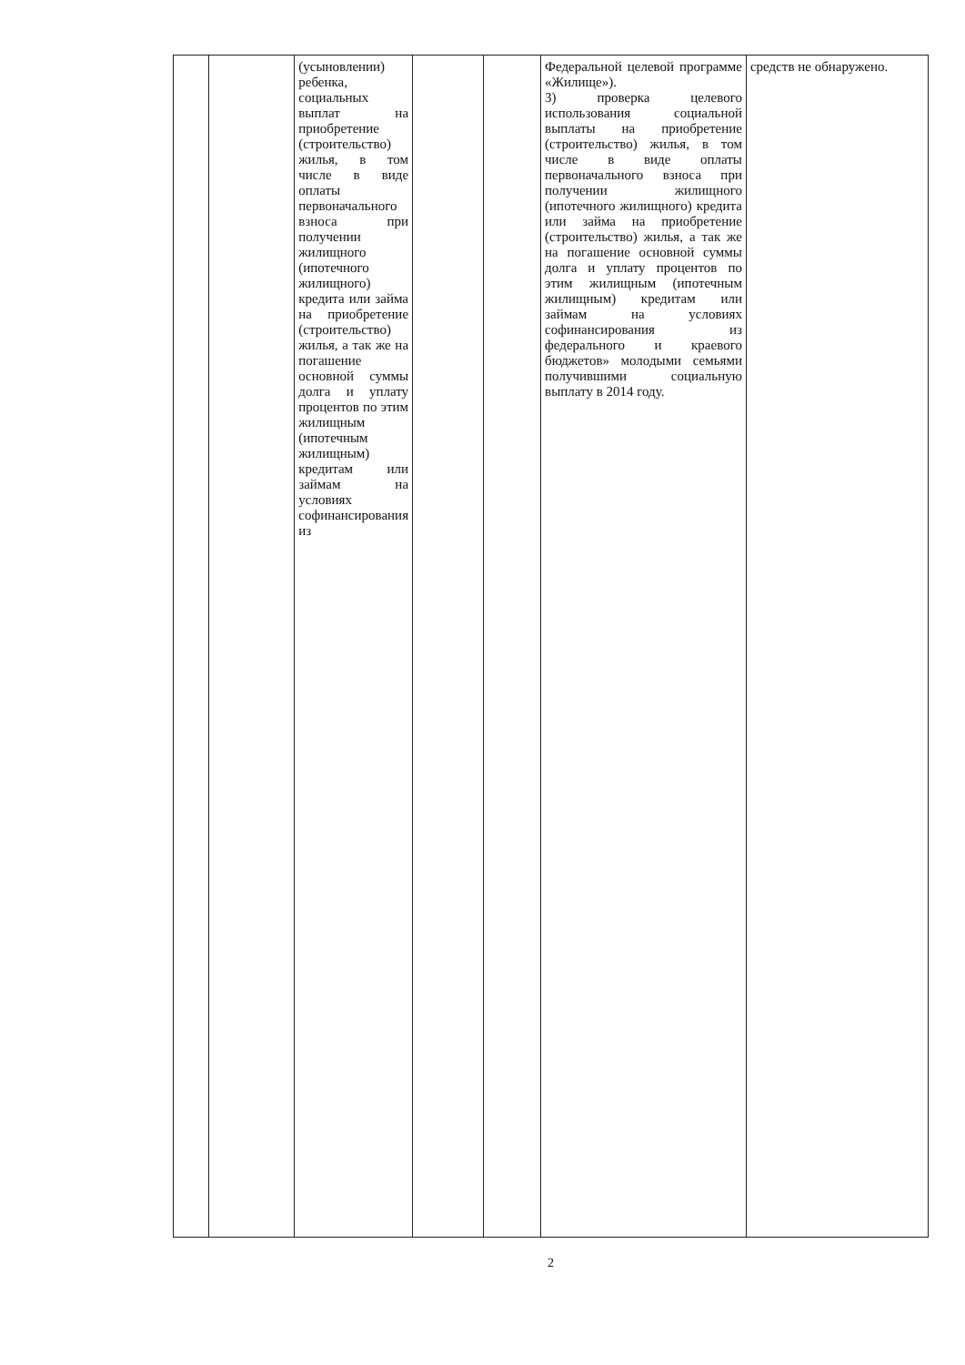| | | (усыновлении) ребенка, социальных выплат на приобретение (строительство) жилья, в том числе в виде оплаты первоначального взноса при получении жилищного (ипотечного жилищного) кредита или займа на приобретение (строительство) жилья, а так же на погашение основной суммы долга и уплату процентов по этим жилищным (ипотечным жилищным) кредитам или займам на условиях софинансирования из | | | Федеральной целевой программе «Жилище»). 3) проверка целевого использования социальной выплаты на приобретение (строительство) жилья, в том числе в виде оплаты первоначального взноса при получении жилищного (ипотечного жилищного) кредита или займа на приобретение (строительство) жилья, а так же на погашение основной суммы долга и уплату процентов по этим жилищным (ипотечным жилищным) кредитам или займам на условиях софинансирования из федерального и краевого бюджетов» молодыми семьями получившими социальную выплату в 2014 году. | средств не обнаружено. |
2